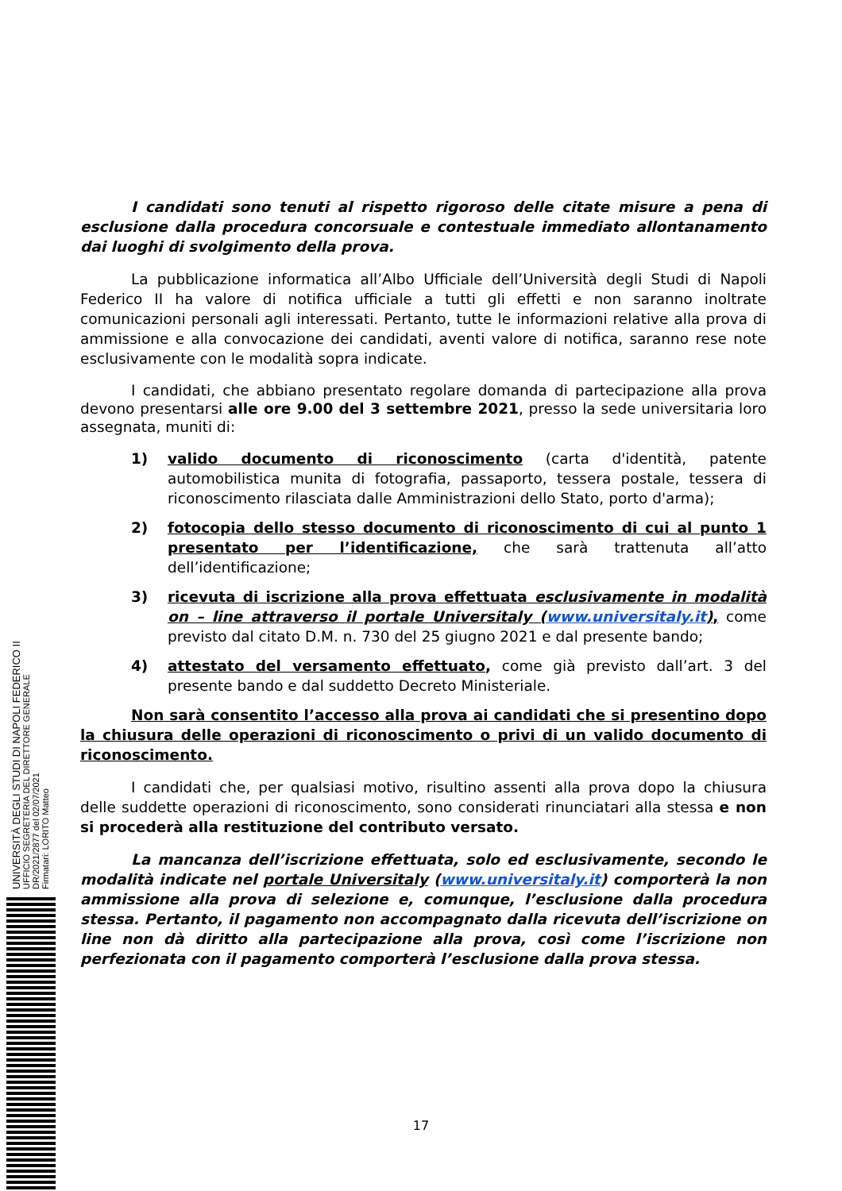I candidati sono tenuti al rispetto rigoroso delle citate misure a pena di esclusione dalla procedura concorsuale e contestuale immediato allontanamento dai luoghi di svolgimento della prova.
La pubblicazione informatica all’Albo Ufficiale dell’Università degli Studi di Napoli Federico II ha valore di notifica ufficiale a tutti gli effetti e non saranno inoltrate comunicazioni personali agli interessati. Pertanto, tutte le informazioni relative alla prova di ammissione e alla convocazione dei candidati, aventi valore di notifica, saranno rese note esclusivamente con le modalità sopra indicate.
I candidati, che abbiano presentato regolare domanda di partecipazione alla prova devono presentarsi alle ore 9.00 del 3 settembre 2021, presso la sede universitaria loro assegnata, muniti di:
1) valido documento di riconoscimento (carta d'identità, patente automobilistica munita di fotografia, passaporto, tessera postale, tessera di riconoscimento rilasciata dalle Amministrazioni dello Stato, porto d'arma);
2) fotocopia dello stesso documento di riconoscimento di cui al punto 1 presentato per l’identificazione, che sarà trattenuta all’atto dell’identificazione;
3) ricevuta di iscrizione alla prova effettuata esclusivamente in modalità on – line attraverso il portale Universitaly (www.universitaly.it), come previsto dal citato D.M. n. 730 del 25 giugno 2021 e dal presente bando;
4) attestato del versamento effettuato, come già previsto dall’art. 3 del presente bando e dal suddetto Decreto Ministeriale.
Non sarà consentito l’accesso alla prova ai candidati che si presentino dopo la chiusura delle operazioni di riconoscimento o privi di un valido documento di riconoscimento.
I candidati che, per qualsiasi motivo, risultino assenti alla prova dopo la chiusura delle suddette operazioni di riconoscimento, sono considerati rinunciatari alla stessa e non si procederà alla restituzione del contributo versato.
La mancanza dell’iscrizione effettuata, solo ed esclusivamente, secondo le modalità indicate nel portale Universitaly (www.universitaly.it) comporterà la non ammissione alla prova di selezione e, comunque, l’esclusione dalla procedura stessa. Pertanto, il pagamento non accompagnato dalla ricevuta dell’iscrizione on line non dà diritto alla partecipazione alla prova, così come l’iscrizione non perfezionata con il pagamento comporterà l’esclusione dalla prova stessa.
UNIVERSITÀ DEGLI STUDI DI NAPOLI FEDERICO II
UFFICIO SEGRETERIA DEL DIRETTORE GENERALE
DR/2021/2877 del 02/07/2021
Firmatari: LORITO Matteo
17